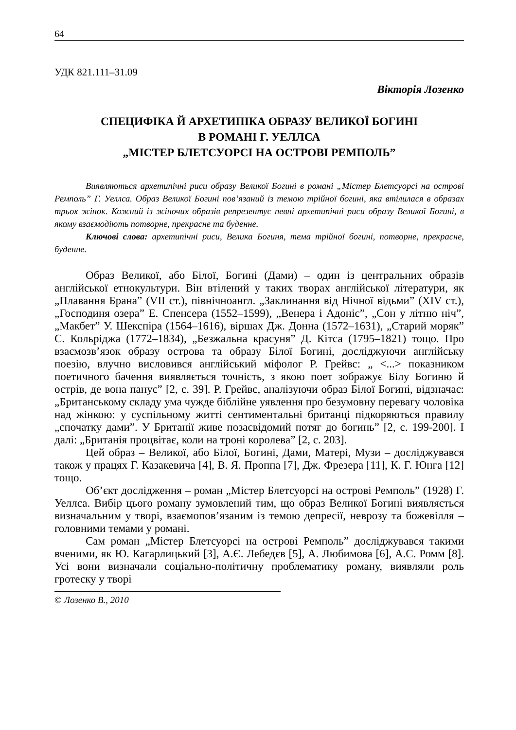64
УДК 821.111–31.09
Вікторія Лозенко
СПЕЦИФІКА Й АРХЕТИПІКА ОБРАЗУ ВЕЛИКОЇ БОГИНІ
В РОМАНІ Г. УЕЛЛСА
„МІСТЕР БЛЕТСУОРСІ НА ОСТРОВІ РЕМПОЛЬ”
Виявляються архетипічні риси образу Великої Богині в романі „Містер Блетсуорсі на острові Ремполь” Г. Уеллса. Образ Великої Богині пов’язаний із темою трійної богині, яка втілилася в образах трьох жінок. Кожний із жіночих образів репрезентує певні архетипічні риси образу Великої Богині, в якому взаємодіють потворне, прекрасне та буденне.
Ключові слова: архетипічні риси, Велика Богиня, тема трійної богині, потворне, прекрасне, буденне.
Образ Великої, або Білої, Богині (Дами) – один із центральних образів англійської етнокультури. Він втілений у таких творах англійської літератури, як „Плавання Брана” (VII ст.), північноангл. „Заклинання від Нічної відьми” (XIV ст.), „Господиня озера” Е. Спенсера (1552–1599), „Венера і Адоніс”, „Сон у літню ніч”, „Макбет” У. Шекспіра (1564–1616), віршах Дж. Донна (1572–1631), „Старий моряк” С. Кольріджа (1772–1834), „Безжальна красуня” Д. Кітса (1795–1821) тощо. Про взаємозв’язок образу острова та образу Білої Богині, досліджуючи англійську поезію, влучно висловився англійський міфолог Р. Грейвс: „ <...> показником поетичного бачення виявляється точність, з якою поет зображує Білу Богиню й острів, де вона панує” [2, с. 39]. Р. Грейвс, аналізуючи образ Білої Богині, відзначає: „Британському складу ума чужде біблійне уявлення про безумовну перевагу чоловіка над жінкою: у суспільному житті сентиментальні британці підкоряються правилу „спочатку дами”. У Британії живе позасвідомий потяг до богинь” [2, с. 199-200]. І далі: „Британія процвітає, коли на троні королева” [2, с. 203].
Цей образ – Великої, або Білої, Богині, Дами, Матері, Музи – досліджувався також у працях Г. Казакевича [4], В. Я. Проппа [7], Дж. Фрезера [11], К. Г. Юнга [12] тощо.
Об’єкт дослідження – роман „Містер Блетсуорсі на острові Ремполь” (1928) Г. Уеллса. Вибір цього роману зумовлений тим, що образ Великої Богині виявляється визначальним у творі, взаємопов’язаним із темою депресії, неврозу та божевілля – головними темами у романі.
Сам роман „Містер Блетсуорсі на острові Ремполь” досліджувався такими вченими, як Ю. Кагарлицький [3], А.Є. Лебедєв [5], А. Любимова [6], А.С. Ромм [8]. Усі вони визначали соціально-політичну проблематику роману, виявляли роль гротеску у творі
© Лозенко В., 2010